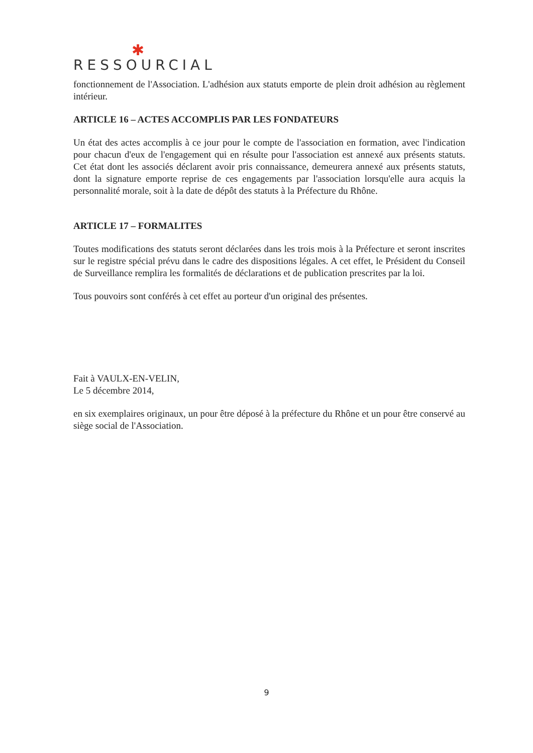✱
RESSOURCIAL
fonctionnement de l'Association. L'adhésion aux statuts emporte de plein droit adhésion au règlement intérieur.
ARTICLE 16 – ACTES ACCOMPLIS PAR LES FONDATEURS
Un état des actes accomplis à ce jour pour le compte de l'association en formation, avec l'indication pour chacun d'eux de l'engagement qui en résulte pour l'association est annexé aux présents statuts. Cet état dont les associés déclarent avoir pris connaissance, demeurera annexé aux présents statuts, dont la signature emporte reprise de ces engagements par l'association lorsqu'elle aura acquis la personnalité morale, soit à la date de dépôt des statuts à la Préfecture du Rhône.
ARTICLE 17 – FORMALITES
Toutes modifications des statuts seront déclarées dans les trois mois à la Préfecture et seront inscrites sur le registre spécial prévu dans le cadre des dispositions légales. A cet effet, le Président du Conseil de Surveillance remplira les formalités de déclarations et de publication prescrites par la loi.
Tous pouvoirs sont conférés à cet effet au porteur d'un original des présentes.
Fait à VAULX-EN-VELIN,
Le 5 décembre 2014,
en six exemplaires originaux, un pour être déposé à la préfecture du Rhône et un pour être conservé au siège social de l'Association.
9